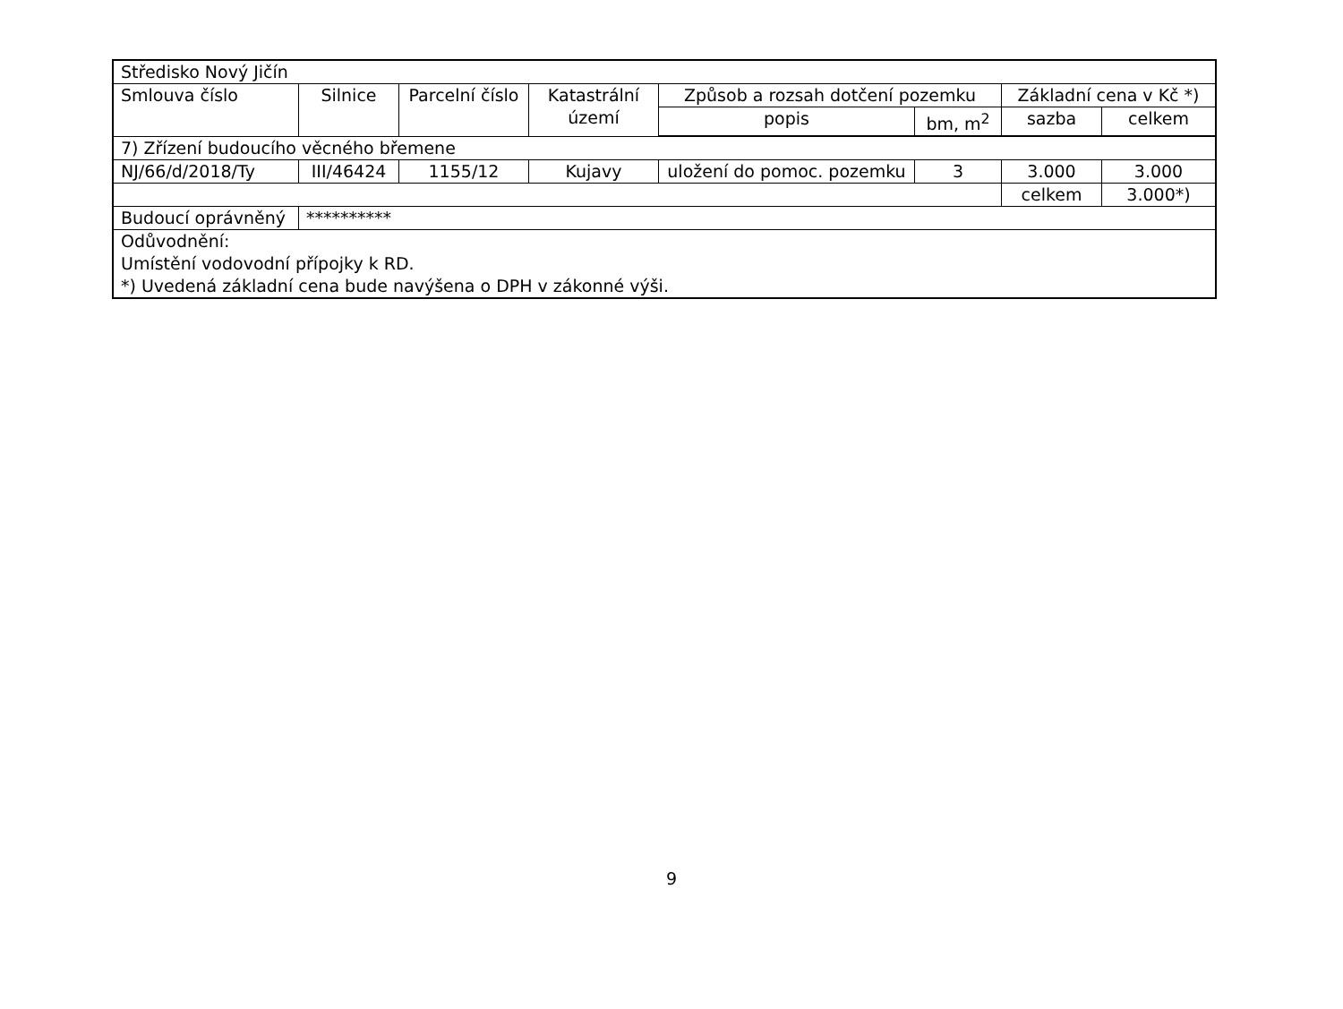| Středisko Nový Jičín | | | | | | | |
| Smlouva číslo | Silnice | Parcelní číslo | Katastrální území | Způsob a rozsah dotčení pozemku | | Základní cena v Kč *) | |
| | | | | popis | bm, m<sup>2</sup> | sazba | celkem |
| 7) Zřízení budoucího věcného břemene | | | | | | | |
| NJ/66/d/2018/Ty | III/46424 | 1155/12 | Kujavy | uložení do pomoc. pozemku | 3 | 3.000 | 3.000 |
| | | | | | | celkem | 3.000*) |
| Budoucí oprávněný | ********** | | | | | | |
| Odůvodnění: Umístění vodovodní přípojky k RD. *) Uvedená základní cena bude navýšena o DPH v zákonné výši. | | | | | | | |
9